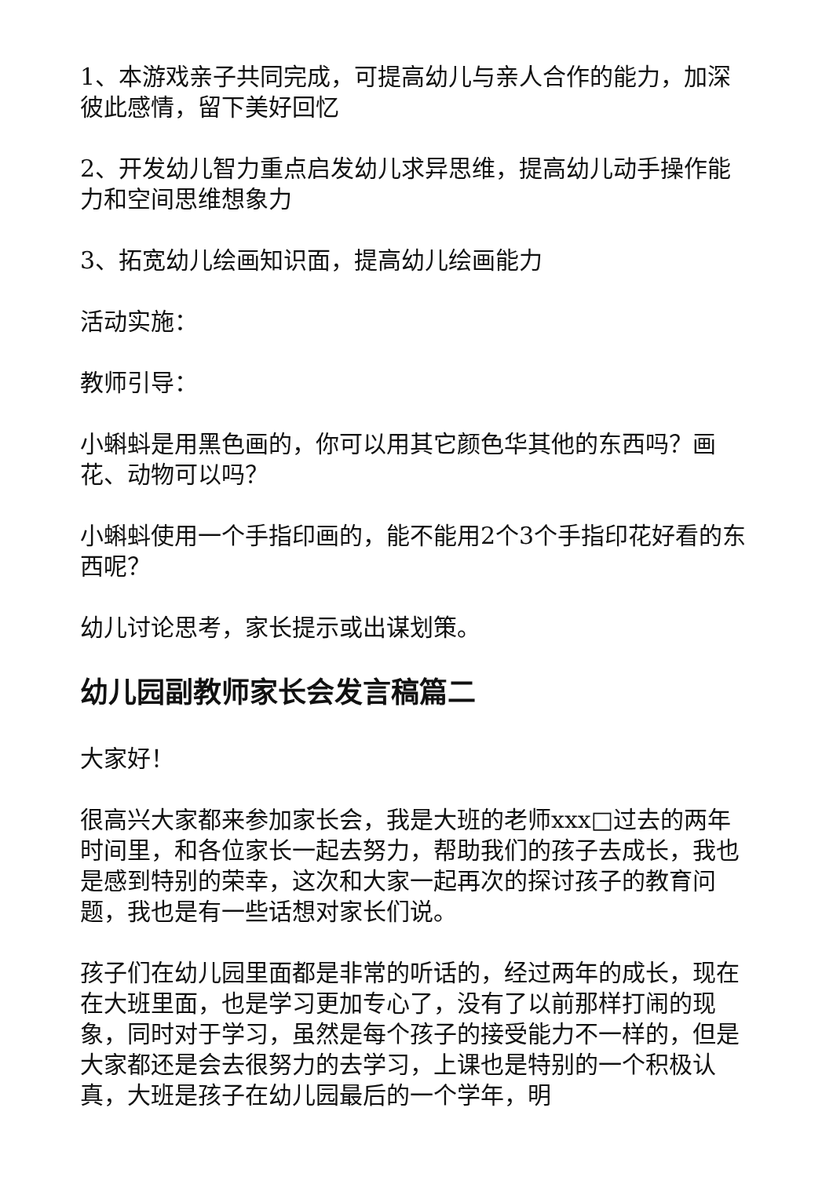1、本游戏亲子共同完成，可提高幼儿与亲人合作的能力，加深彼此感情，留下美好回忆
2、开发幼儿智力重点启发幼儿求异思维，提高幼儿动手操作能力和空间思维想象力
3、拓宽幼儿绘画知识面，提高幼儿绘画能力
活动实施：
教师引导：
小蝌蚪是用黑色画的，你可以用其它颜色华其他的东西吗？画花、动物可以吗？
小蝌蚪使用一个手指印画的，能不能用2个3个手指印花好看的东西呢？
幼儿讨论思考，家长提示或出谋划策。
幼儿园副教师家长会发言稿篇二
大家好！
很高兴大家都来参加家长会，我是大班的老师xxx□过去的两年时间里，和各位家长一起去努力，帮助我们的孩子去成长，我也是感到特别的荣幸，这次和大家一起再次的探讨孩子的教育问题，我也是有一些话想对家长们说。
孩子们在幼儿园里面都是非常的听话的，经过两年的成长，现在在大班里面，也是学习更加专心了，没有了以前那样打闹的现象，同时对于学习，虽然是每个孩子的接受能力不一样的，但是大家都还是会去很努力的去学习，上课也是特别的一个积极认真，大班是孩子在幼儿园最后的一个学年，明